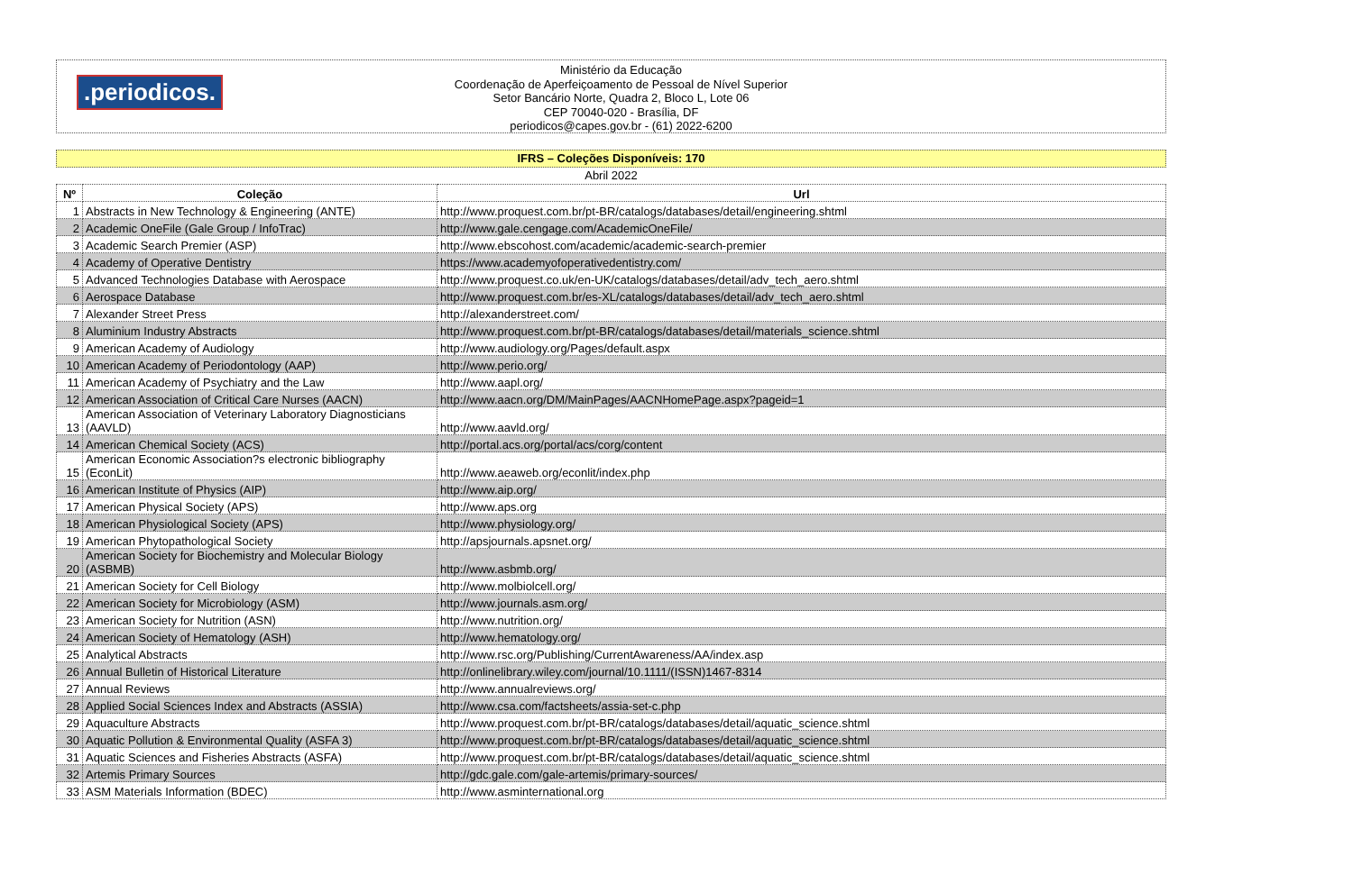.periodicos.
Ministério da Educação
Coordenação de Aperfeiçoamento de Pessoal de Nível Superior
Setor Bancário Norte, Quadra 2, Bloco L, Lote 06
CEP 70040-020 - Brasília, DF
periodicos@capes.gov.br - (61) 2022-6200
IFRS – Coleções Disponíveis: 170
Abril 2022
| Nº | Coleção | Url |
| --- | --- | --- |
| 1 | Abstracts in New Technology & Engineering (ANTE) | http://www.proquest.com.br/pt-BR/catalogs/databases/detail/engineering.shtml |
| 2 | Academic OneFile (Gale Group / InfoTrac) | http://www.gale.cengage.com/AcademicOneFile/ |
| 3 | Academic Search Premier (ASP) | http://www.ebscohost.com/academic/academic-search-premier |
| 4 | Academy of Operative Dentistry | https://www.academyofoperativedentistry.com/ |
| 5 | Advanced Technologies Database with Aerospace | http://www.proquest.co.uk/en-UK/catalogs/databases/detail/adv_tech_aero.shtml |
| 6 | Aerospace Database | http://www.proquest.com.br/es-XL/catalogs/databases/detail/adv_tech_aero.shtml |
| 7 | Alexander Street Press | http://alexanderstreet.com/ |
| 8 | Aluminium Industry Abstracts | http://www.proquest.com.br/pt-BR/catalogs/databases/detail/materials_science.shtml |
| 9 | American Academy of Audiology | http://www.audiology.org/Pages/default.aspx |
| 10 | American Academy of Periodontology (AAP) | http://www.perio.org/ |
| 11 | American Academy of Psychiatry and the Law | http://www.aapl.org/ |
| 12 | American Association of Critical Care Nurses (AACN) | http://www.aacn.org/DM/MainPages/AACNHomePage.aspx?pageid=1 |
| 13 | American Association of Veterinary Laboratory Diagnosticians (AAVLD) | http://www.aavld.org/ |
| 14 | American Chemical Society (ACS) | http://portal.acs.org/portal/acs/corg/content |
| 15 | American Economic Association?s electronic bibliography (EconLit) | http://www.aeaweb.org/econlit/index.php |
| 16 | American Institute of Physics (AIP) | http://www.aip.org/ |
| 17 | American Physical Society (APS) | http://www.aps.org |
| 18 | American Physiological Society (APS) | http://www.physiology.org/ |
| 19 | American Phytopathological Society | http://apsjournals.apsnet.org/ |
| 20 | American Society for Biochemistry and Molecular Biology (ASBMB) | http://www.asbmb.org/ |
| 21 | American Society for Cell Biology | http://www.molbiolcell.org/ |
| 22 | American Society for Microbiology (ASM) | http://www.journals.asm.org/ |
| 23 | American Society for Nutrition (ASN) | http://www.nutrition.org/ |
| 24 | American Society of Hematology (ASH) | http://www.hematology.org/ |
| 25 | Analytical Abstracts | http://www.rsc.org/Publishing/CurrentAwareness/AA/index.asp |
| 26 | Annual Bulletin of Historical Literature | http://onlinelibrary.wiley.com/journal/10.1111/(ISSN)1467-8314 |
| 27 | Annual Reviews | http://www.annualreviews.org/ |
| 28 | Applied Social Sciences Index and Abstracts (ASSIA) | http://www.csa.com/factsheets/assia-set-c.php |
| 29 | Aquaculture Abstracts | http://www.proquest.com.br/pt-BR/catalogs/databases/detail/aquatic_science.shtml |
| 30 | Aquatic Pollution & Environmental Quality (ASFA 3) | http://www.proquest.com.br/pt-BR/catalogs/databases/detail/aquatic_science.shtml |
| 31 | Aquatic Sciences and Fisheries Abstracts (ASFA) | http://www.proquest.com.br/pt-BR/catalogs/databases/detail/aquatic_science.shtml |
| 32 | Artemis Primary Sources | http://gdc.gale.com/gale-artemis/primary-sources/ |
| 33 | ASM Materials Information (BDEC) | http://www.asminternational.org |